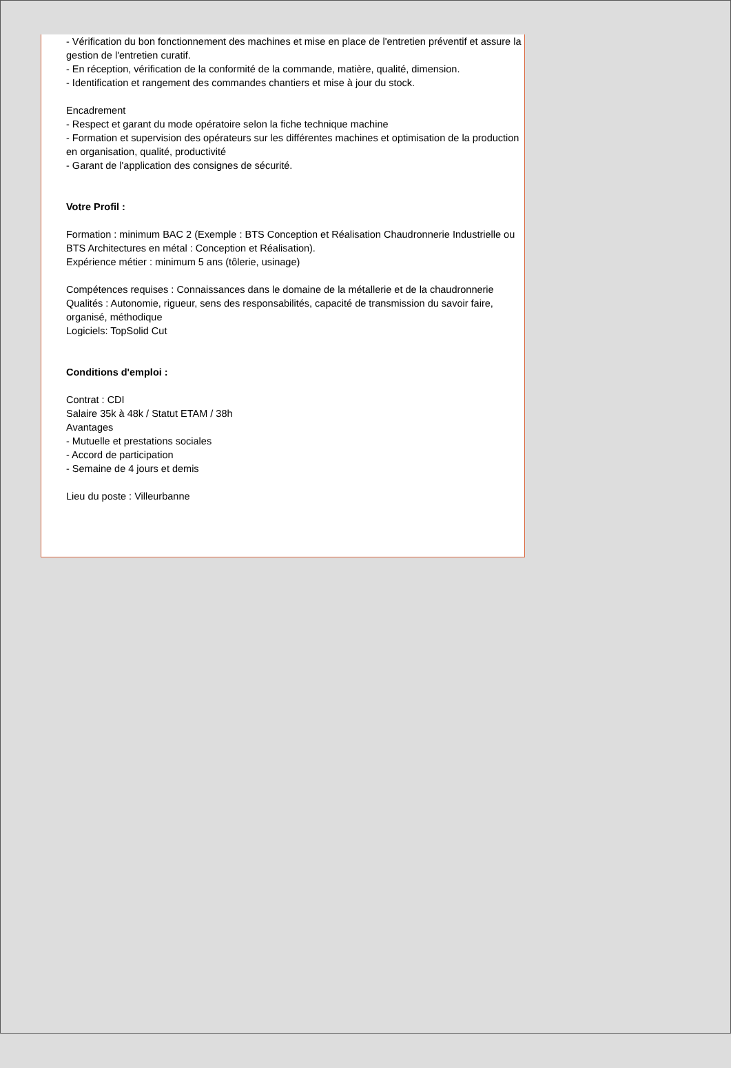- Vérification du bon fonctionnement des machines et mise en place de l'entretien préventif et assure la gestion de l'entretien curatif.
- En réception, vérification de la conformité de la commande, matière, qualité, dimension.
- Identification et rangement des commandes chantiers et mise à jour du stock.
Encadrement
- Respect et garant du mode opératoire selon la fiche technique machine
- Formation et supervision des opérateurs sur les différentes machines et optimisation de la production en organisation, qualité, productivité
- Garant de l'application des consignes de sécurité.
Votre Profil :
Formation : minimum BAC 2 (Exemple : BTS Conception et Réalisation Chaudronnerie Industrielle ou BTS Architectures en métal : Conception et Réalisation).
Expérience métier : minimum 5 ans (tôlerie, usinage)
Compétences requises : Connaissances dans le domaine de la métallerie et de la chaudronnerie
Qualités : Autonomie, rigueur, sens des responsabilités, capacité de transmission du savoir faire, organisé, méthodique
Logiciels: TopSolid Cut
Conditions d'emploi :
Contrat : CDI
Salaire 35k à 48k / Statut ETAM / 38h
Avantages
- Mutuelle et prestations sociales
- Accord de participation
- Semaine de 4 jours et demis
Lieu du poste : Villeurbanne